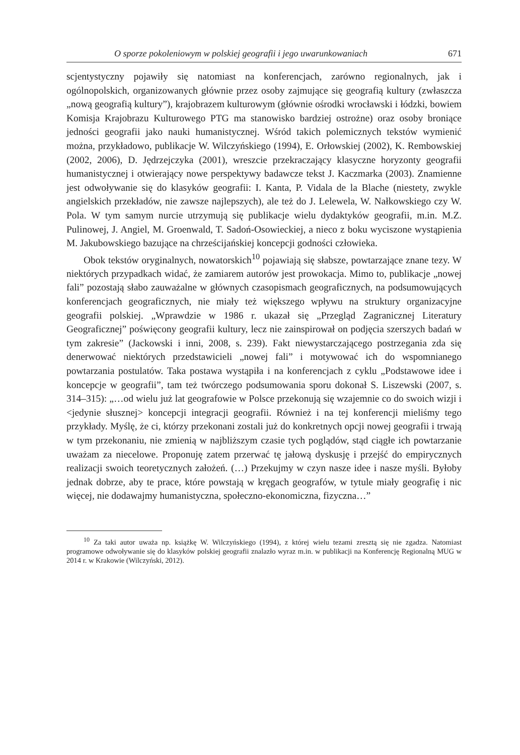O sporze pokoleniowym w polskiej geografii i jego uwarunkowaniach 671
scjentystyczny pojawiły się natomiast na konferencjach, zarówno regionalnych, jak i ogólnopolskich, organizowanych głównie przez osoby zajmujące się geografią kultury (zwłaszcza „nową geografią kultury”), krajobrazem kulturowym (głównie ośrodki wrocławski i łódzki, bowiem Komisja Krajobrazu Kulturowego PTG ma stanowisko bardziej ostrożne) oraz osoby broniące jedności geografii jako nauki humanistycznej. Wśród takich polemicznych tekstów wymienić można, przykładowo, publikacje W. Wilczyńskiego (1994), E. Orłowskiej (2002), K. Rembowskiej (2002, 2006), D. Jędrzejczyka (2001), wreszcie przekraczający klasyczne horyzonty geografii humanistycznej i otwierający nowe perspektywy badawcze tekst J. Kaczmarka (2003). Znamienne jest odwoływanie się do klasyków geografii: I. Kanta, P. Vidala de la Blache (niestety, zwykle angielskich przekładów, nie zawsze najlepszych), ale też do J. Lelewela, W. Nałkowskiego czy W. Pola. W tym samym nurcie utrzymują się publikacje wielu dydaktyków geografii, m.in. M.Z. Pulinowej, J. Angiel, M. Groenwald, T. Sadoń-Osowieckiej, a nieco z boku wyciszone wystąpienia M. Jakubowskiego bazujące na chrześcijańskiej koncepcji godności człowieka.
Obok tekstów oryginalnych, nowatorskich<sup>10</sup> pojawiają się słabsze, powtarzające znane tezy. W niektórych przypadkach widać, że zamiarem autorów jest prowokacja. Mimo to, publikacje „nowej fali” pozostają słabo zauważalne w głównych czasopismach geograficznych, na podsumowujących konferencjach geograficznych, nie miały też większego wpływu na struktury organizacyjne geografii polskiej. „Wprawdzie w 1986 r. ukazał się „Przegląd Zagranicznej Literatury Geograficznej” poświęcony geografii kultury, lecz nie zainspirował on podjęcia szerszych badań w tym zakresie” (Jackowski i inni, 2008, s. 239). Fakt niewystarczającego postrzegania zda się denerwować niektórych przedstawicieli „nowej fali” i motywować ich do wspomnianego powtarzania postulatów. Taka postawa wystąpiła i na konferencjach z cyklu „Podstawowe idee i koncepcje w geografii”, tam też twórczego podsumowania sporu dokonał S. Liszewski (2007, s. 314–315): „…od wielu już lat geografowie w Polsce przekonują się wzajemnie co do swoich wizji i <jedynie słusznej> koncepcji integracji geografii. Również i na tej konferencji mieliśmy tego przykłady. Myślę, że ci, którzy przekonani zostali już do konkretnych opcji nowej geografii i trwają w tym przekonaniu, nie zmienią w najbliższym czasie tych poglądów, stąd ciągłe ich powtarzanie uważam za niecelowe. Proponuję zatem przerwać tę jałową dyskusję i przejść do empirycznych realizacji swoich teoretycznych założeń. (…) Przekujmy w czyn nasze idee i nasze myśli. Byłoby jednak dobrze, aby te prace, które powstają w kręgach geografów, w tytule miały geografię i nic więcej, nie dodawajmy humanistyczna, społeczno-ekonomiczna, fizyczna…”
<sup>10</sup> Za taki autor uważa np. książkę W. Wilczyńskiego (1994), z której wielu tezami zresztą się nie zgadza. Natomiast programowe odwoływanie się do klasyków polskiej geografii znalazło wyraz m.in. w publikacji na Konferencję Regionalną MUG w 2014 r. w Krakowie (Wilczyński, 2012).